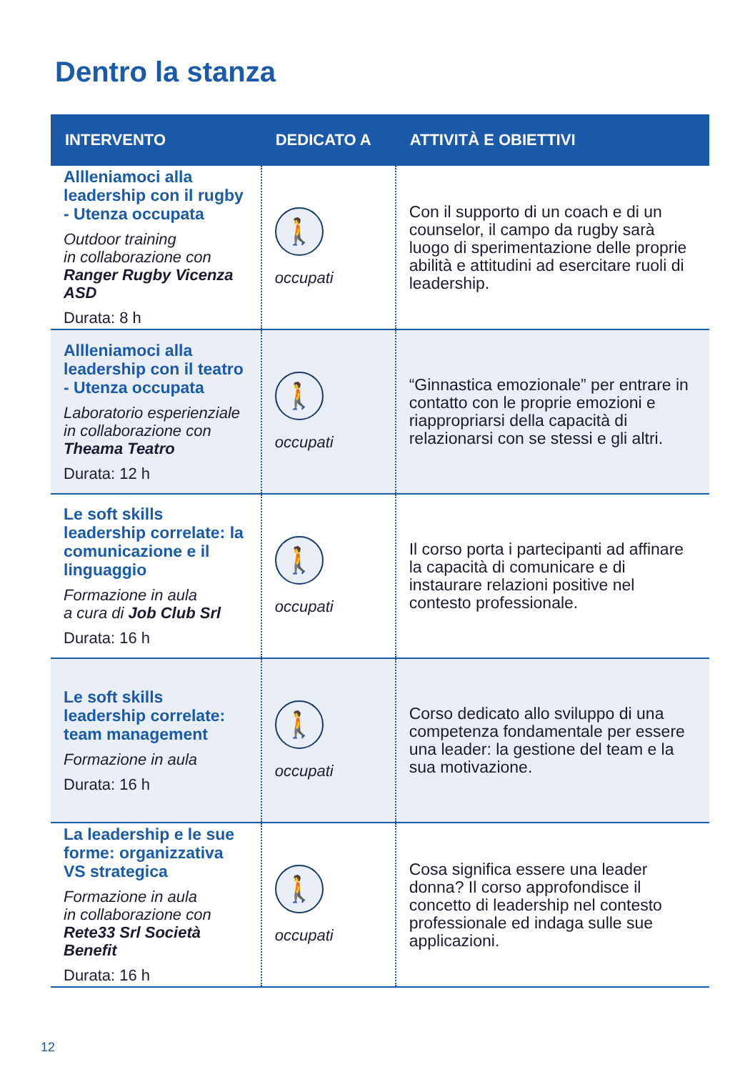Dentro la stanza
| INTERVENTO | DEDICATO A | ATTIVITÀ E OBIETTIVI |
| --- | --- | --- |
| Allleniamoci alla leadership con il rugby - Utenza occupata Outdoor training in collaborazione con Ranger Rugby Vicenza ASD Durata: 8 h | 🚶 occupati | Con il supporto di un coach e di un counselor, il campo da rugby sarà luogo di sperimentazione delle proprie abilità e attitudini ad esercitare ruoli di leadership. |
| Allleniamoci alla leadership con il teatro - Utenza occupata Laboratorio esperienziale in collaborazione con Theama Teatro Durata: 12 h | 🚶 occupati | “Ginnastica emozionale” per entrare in contatto con le proprie emozioni e riappropriarsi della capacità di relazionarsi con se stessi e gli altri. |
| Le soft skills leadership correlate: la comunicazione e il linguaggio Formazione in aula a cura di Job Club Srl Durata: 16 h | 🚶 occupati | Il corso porta i partecipanti ad affinare la capacità di comunicare e di instaurare relazioni positive nel contesto professionale. |
| Le soft skills leadership correlate: team management Formazione in aula Durata: 16 h | 🚶 occupati | Corso dedicato allo sviluppo di una competenza fondamentale per essere una leader: la gestione del team e la sua motivazione. |
| La leadership e le sue forme: organizzativa VS strategica Formazione in aula in collaborazione con Rete33 Srl Società Benefit Durata: 16 h | 🚶 occupati | Cosa significa essere una leader donna? Il corso approfondisce il concetto di leadership nel contesto professionale ed indaga sulle sue applicazioni. |
12